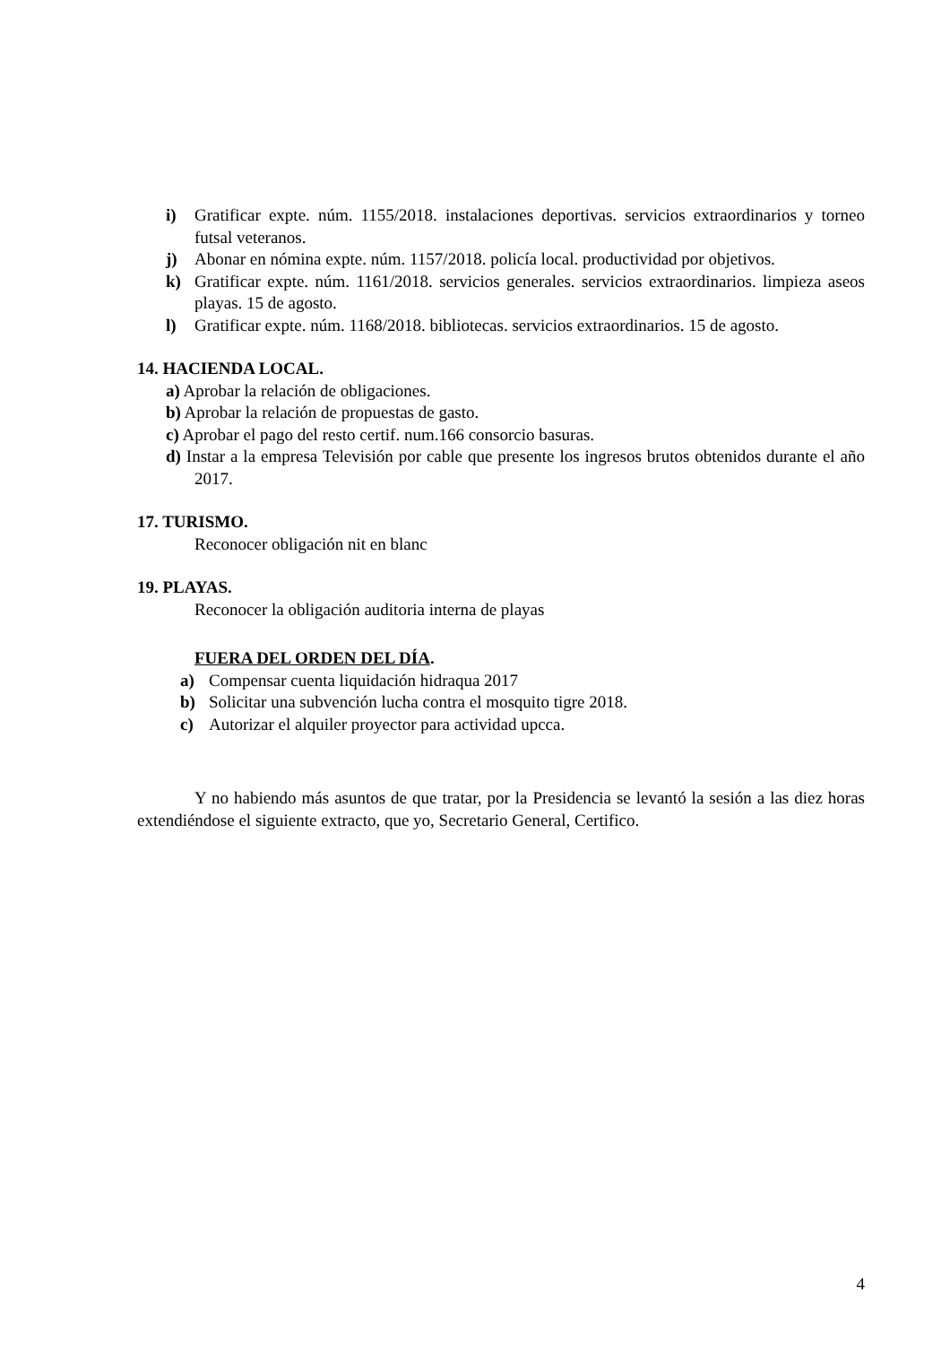i) Gratificar expte. núm. 1155/2018. instalaciones deportivas. servicios extraordinarios y torneo futsal veteranos.
j) Abonar en nómina expte. núm. 1157/2018. policía local. productividad por objetivos.
k) Gratificar expte. núm. 1161/2018. servicios generales. servicios extraordinarios. limpieza aseos playas. 15 de agosto.
l) Gratificar expte. núm. 1168/2018. bibliotecas. servicios extraordinarios. 15 de agosto.
14. HACIENDA LOCAL.
a) Aprobar la relación de obligaciones.
b) Aprobar la relación de propuestas de gasto.
c) Aprobar el pago del resto certif. num.166 consorcio basuras.
d) Instar a la empresa Televisión por cable que presente los ingresos brutos obtenidos durante el año 2017.
17. TURISMO.
Reconocer obligación nit en blanc
19. PLAYAS.
Reconocer la obligación auditoria interna de playas
FUERA DEL ORDEN DEL DÍA.
a) Compensar cuenta liquidación hidraqua 2017
b) Solicitar una subvención lucha contra el mosquito tigre 2018.
c) Autorizar el alquiler proyector para actividad upcca.
Y no habiendo más asuntos de que tratar, por la Presidencia se levantó la sesión a las diez horas extendiéndose el siguiente extracto, que yo, Secretario General, Certifico.
4